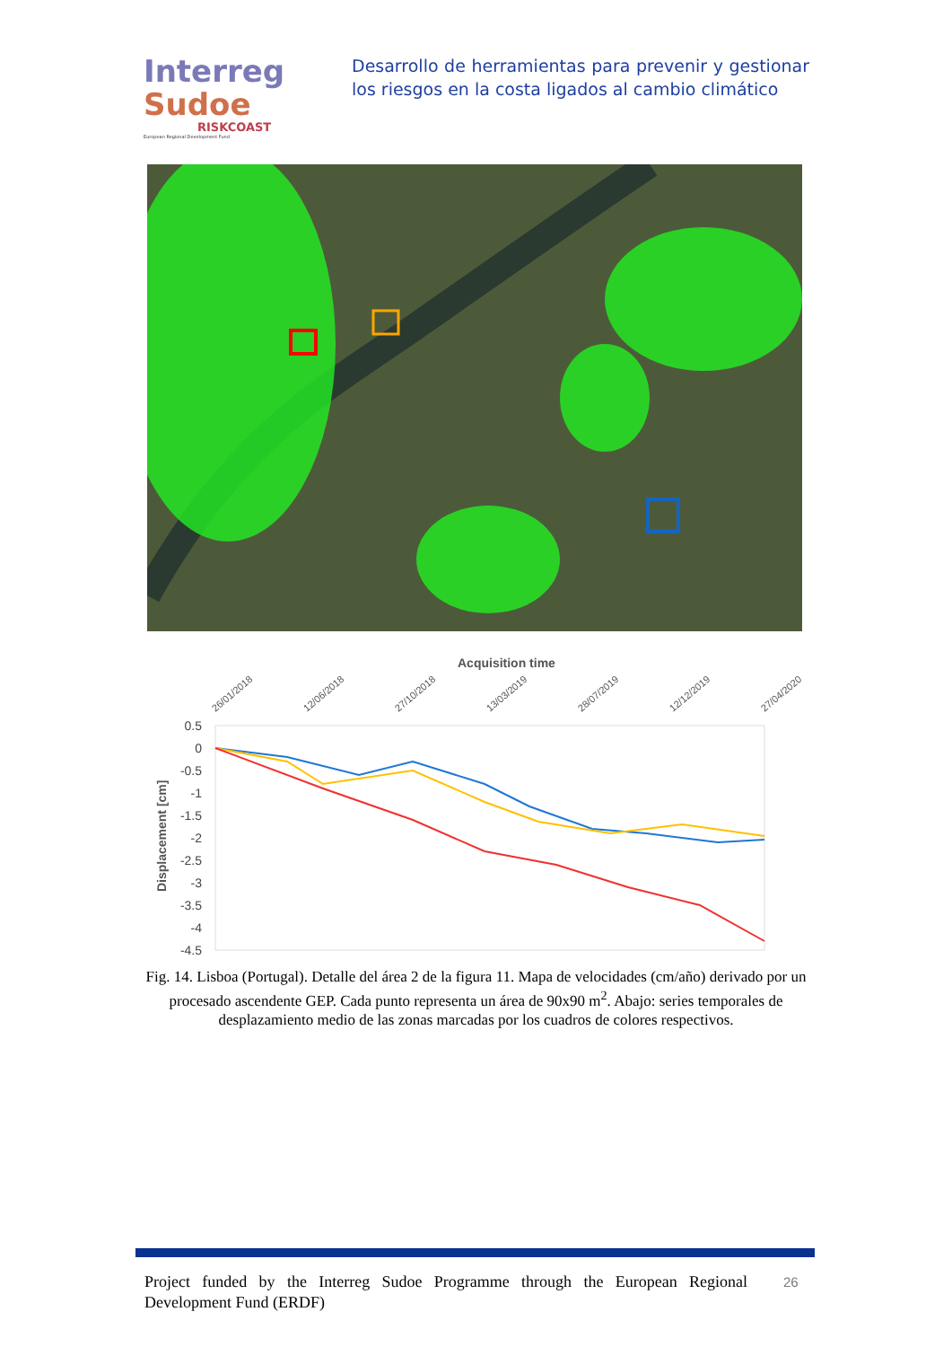Interreg
Sudoe
RISKCOAST
European Regional Development Fund
Desarrollo de herramientas para prevenir y gestionar los riesgos en la costa ligados al cambio climático
Acquisition time
26/01/2018
12/06/2018
27/10/2018
13/03/2019
28/07/2019
12/12/2019
27/04/2020
0.5
0
-0.5
-1
-1.5
-2
-2.5
-3
-3.5
-4
-4.5
Displacement [cm]
Fig. 14. Lisboa (Portugal). Detalle del área 2 de la figura 11. Mapa de velocidades (cm/año) derivado por un procesado ascendente GEP. Cada punto representa un área de 90x90 m<sup>2</sup>. Abajo: series temporales de desplazamiento medio de las zonas marcadas por los cuadros de colores respectivos.
Project funded by the Interreg Sudoe Programme through the European Regional Development Fund (ERDF)
26